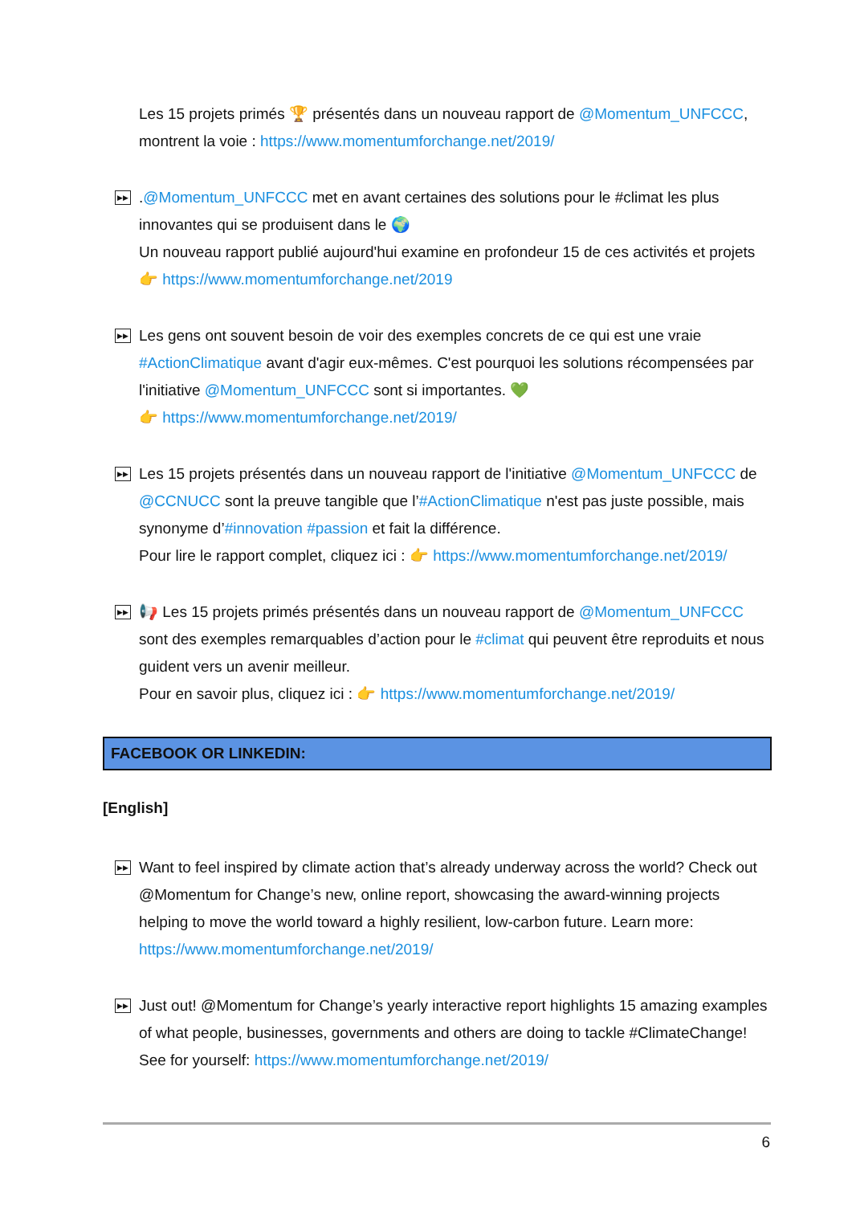Les 15 projets primés 🏆 présentés dans un nouveau rapport de @Momentum_UNFCCC, montrent la voie : https://www.momentumforchange.net/2019/
▶▶
.@Momentum_UNFCCC met en avant certaines des solutions pour le #climat les plus innovantes qui se produisent dans le 🌍
Un nouveau rapport publié aujourd'hui examine en profondeur 15 de ces activités et projets 👉 https://www.momentumforchange.net/2019
▶▶
Les gens ont souvent besoin de voir des exemples concrets de ce qui est une vraie #ActionClimatique avant d'agir eux-mêmes. C'est pourquoi les solutions récompensées par l'initiative @Momentum_UNFCCC sont si importantes. 💚
👉 https://www.momentumforchange.net/2019/
▶▶
Les 15 projets présentés dans un nouveau rapport de l'initiative @Momentum_UNFCCC de @CCNUCC sont la preuve tangible que l’#ActionClimatique n'est pas juste possible, mais synonyme d’#innovation #passion et fait la différence.
Pour lire le rapport complet, cliquez ici : 👉 https://www.momentumforchange.net/2019/
▶▶
📢 Les 15 projets primés présentés dans un nouveau rapport de @Momentum_UNFCCC sont des exemples remarquables d’action pour le #climat qui peuvent être reproduits et nous guident vers un avenir meilleur.
Pour en savoir plus, cliquez ici : 👉 https://www.momentumforchange.net/2019/
FACEBOOK OR LINKEDIN:
[English]
▶▶
Want to feel inspired by climate action that’s already underway across the world? Check out @Momentum for Change’s new, online report, showcasing the award-winning projects helping to move the world toward a highly resilient, low-carbon future. Learn more: https://www.momentumforchange.net/2019/
▶▶
Just out! @Momentum for Change’s yearly interactive report highlights 15 amazing examples of what people, businesses, governments and others are doing to tackle #ClimateChange! See for yourself: https://www.momentumforchange.net/2019/
6